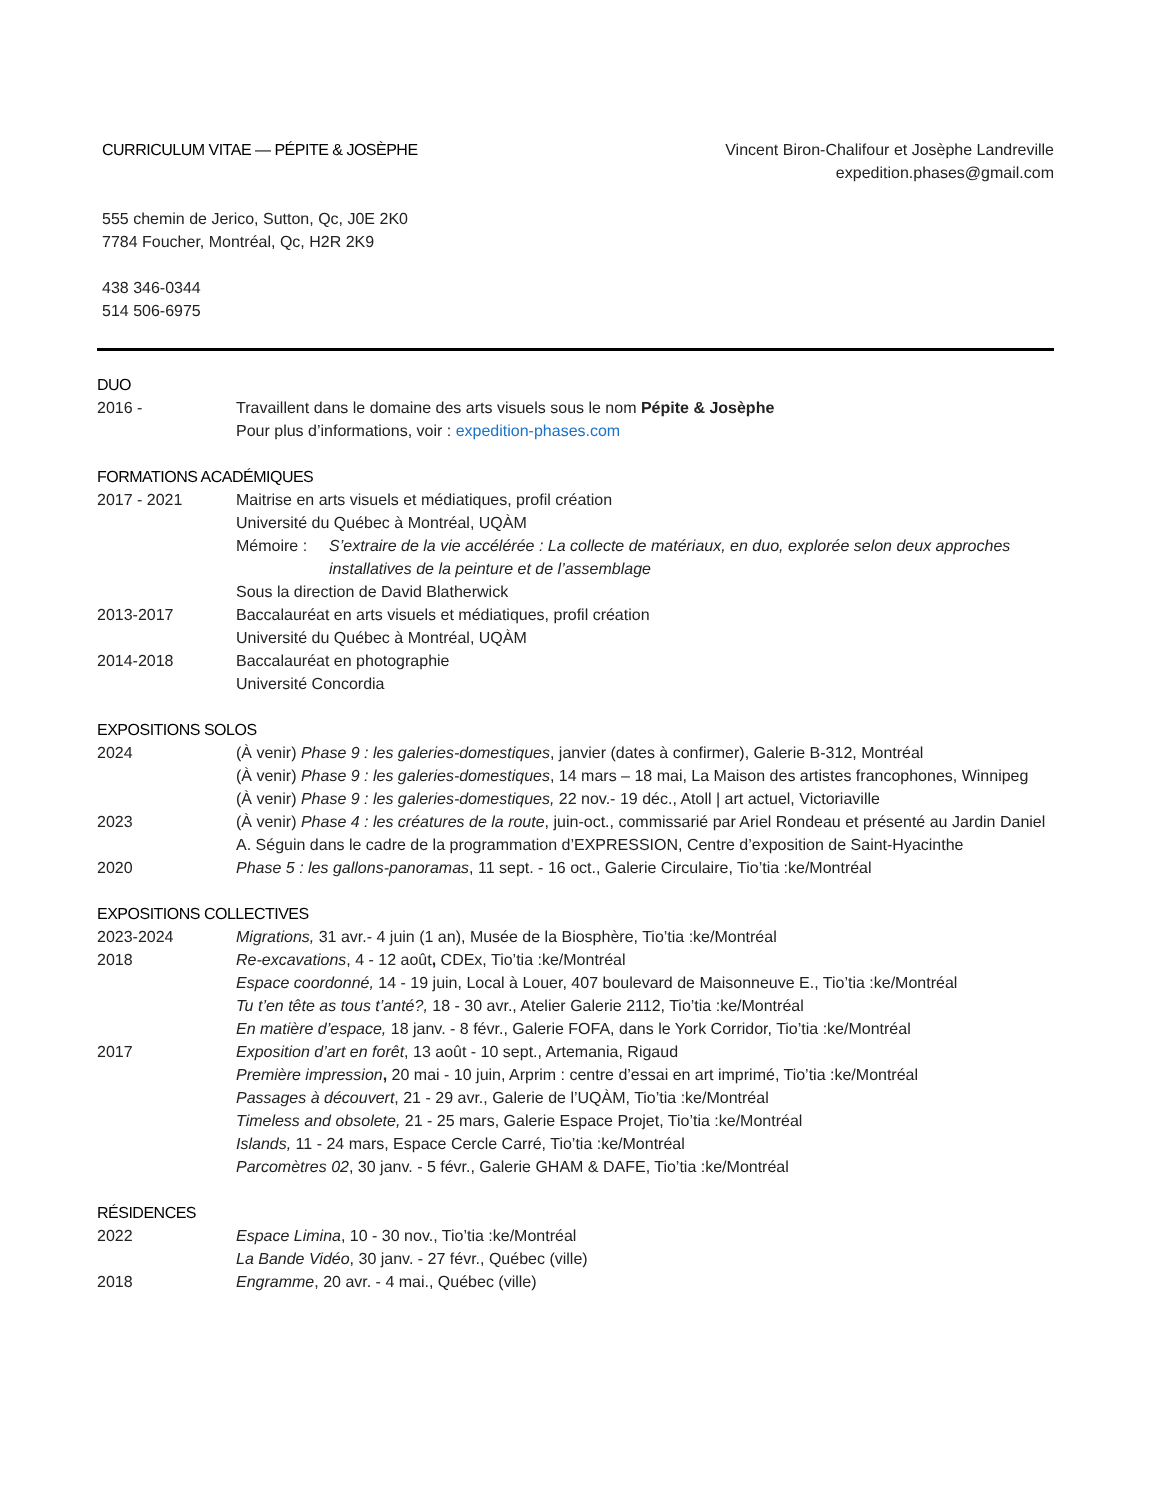CURRICULUM VITAE — PÉPITE & JOSÈPHE
Vincent Biron-Chalifour et Josèphe Landreville
expedition.phases@gmail.com
555 chemin de Jerico, Sutton, Qc, J0E 2K0
7784 Foucher, Montréal, Qc, H2R 2K9
438 346-0344
514 506-6975
DUO
2016 - Travaillent dans le domaine des arts visuels sous le nom Pépite & Josèphe
Pour plus d’informations, voir : expedition-phases.com
FORMATIONS ACADÉMIQUES
2017 - 2021 Maitrise en arts visuels et médiatiques, profil création
Université du Québec à Montréal, UQÀM
Mémoire : S’extraire de la vie accélérée : La collecte de matériaux, en duo, explorée selon deux approches installatives de la peinture et de l’assemblage
Sous la direction de David Blatherwick
2013-2017 Baccalauréat en arts visuels et médiatiques, profil création
Université du Québec à Montréal, UQÀM
2014-2018 Baccalauréat en photographie
Université Concordia
EXPOSITIONS SOLOS
2024 (À venir) Phase 9 : les galeries-domestiques, janvier (dates à confirmer), Galerie B-312, Montréal
(À venir) Phase 9 : les galeries-domestiques, 14 mars – 18 mai, La Maison des artistes francophones, Winnipeg
(À venir) Phase 9 : les galeries-domestiques, 22 nov.- 19 déc., Atoll | art actuel, Victoriaville
2023 (À venir) Phase 4 : les créatures de la route, juin-oct., commissarié par Ariel Rondeau et présenté au Jardin Daniel A. Séguin dans le cadre de la programmation d’EXPRESSION, Centre d’exposition de Saint-Hyacinthe
2020 Phase 5 : les gallons-panoramas, 11 sept. - 16 oct., Galerie Circulaire, Tio’tia :ke/Montréal
EXPOSITIONS COLLECTIVES
2023-2024 Migrations, 31 avr.- 4 juin (1 an), Musée de la Biosphère, Tio’tia :ke/Montréal
2018 Re-excavations, 4 - 12 août, CDEx, Tio’tia :ke/Montréal
Espace coordonné, 14 - 19 juin, Local à Louer, 407 boulevard de Maisonneuve E., Tio’tia :ke/Montréal
Tu t’en tête as tous t’anté?, 18 - 30 avr., Atelier Galerie 2112, Tio’tia :ke/Montréal
En matière d’espace, 18 janv. - 8 févr., Galerie FOFA, dans le York Corridor, Tio’tia :ke/Montréal
2017 Exposition d’art en forêt, 13 août - 10 sept., Artemania, Rigaud
Première impression, 20 mai - 10 juin, Arprim : centre d’essai en art imprimé, Tio’tia :ke/Montréal
Passages à découvert, 21 - 29 avr., Galerie de l’UQÀM, Tio’tia :ke/Montréal
Timeless and obsolete, 21 - 25 mars, Galerie Espace Projet, Tio’tia :ke/Montréal
Islands, 11 - 24 mars, Espace Cercle Carré, Tio’tia :ke/Montréal
Parcomètres 02, 30 janv. - 5 févr., Galerie GHAM & DAFE, Tio’tia :ke/Montréal
RÉSIDENCES
2022 Espace Limina, 10 - 30 nov., Tio’tia :ke/Montréal
La Bande Vidéo, 30 janv. - 27 févr., Québec (ville)
2018 Engramme, 20 avr. - 4 mai., Québec (ville)